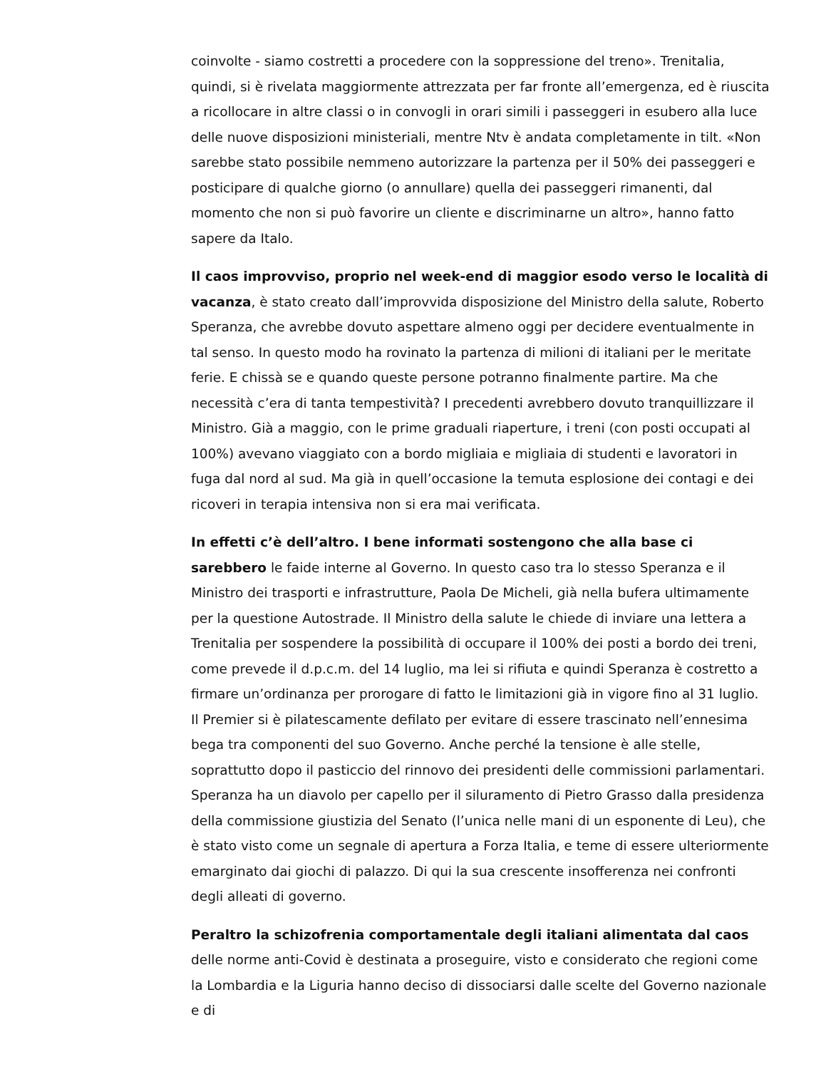coinvolte - siamo costretti a procedere con la soppressione del treno». Trenitalia, quindi, si è rivelata maggiormente attrezzata per far fronte all’emergenza, ed è riuscita a ricollocare in altre classi o in convogli in orari simili i passeggeri in esubero alla luce delle nuove disposizioni ministeriali, mentre Ntv è andata completamente in tilt. «Non sarebbe stato possibile nemmeno autorizzare la partenza per il 50% dei passeggeri e posticipare di qualche giorno (o annullare) quella dei passeggeri rimanenti, dal momento che non si può favorire un cliente e discriminarne un altro», hanno fatto sapere da Italo.
Il caos improvviso, proprio nel week-end di maggior esodo verso le località di vacanza, è stato creato dall’improvvida disposizione del Ministro della salute, Roberto Speranza, che avrebbe dovuto aspettare almeno oggi per decidere eventualmente in tal senso. In questo modo ha rovinato la partenza di milioni di italiani per le meritate ferie. E chissà se e quando queste persone potranno finalmente partire. Ma che necessità c’era di tanta tempestività? I precedenti avrebbero dovuto tranquillizzare il Ministro. Già a maggio, con le prime graduali riaperture, i treni (con posti occupati al 100%) avevano viaggiato con a bordo migliaia e migliaia di studenti e lavoratori in fuga dal nord al sud. Ma già in quell’occasione la temuta esplosione dei contagi e dei ricoveri in terapia intensiva non si era mai verificata.
In effetti c’è dell’altro. I bene informati sostengono che alla base ci sarebbero le faide interne al Governo. In questo caso tra lo stesso Speranza e il Ministro dei trasporti e infrastrutture, Paola De Micheli, già nella bufera ultimamente per la questione Autostrade. Il Ministro della salute le chiede di inviare una lettera a Trenitalia per sospendere la possibilità di occupare il 100% dei posti a bordo dei treni, come prevede il d.p.c.m. del 14 luglio, ma lei si rifiuta e quindi Speranza è costretto a firmare un’ordinanza per prorogare di fatto le limitazioni già in vigore fino al 31 luglio. Il Premier si è pilatescamente defilato per evitare di essere trascinato nell’ennesima bega tra componenti del suo Governo. Anche perché la tensione è alle stelle, soprattutto dopo il pasticcio del rinnovo dei presidenti delle commissioni parlamentari. Speranza ha un diavolo per capello per il siluramento di Pietro Grasso dalla presidenza della commissione giustizia del Senato (l’unica nelle mani di un esponente di Leu), che è stato visto come un segnale di apertura a Forza Italia, e teme di essere ulteriormente emarginato dai giochi di palazzo. Di qui la sua crescente insofferenza nei confronti degli alleati di governo.
Peraltro la schizofrenia comportamentale degli italiani alimentata dal caos
delle norme anti-Covid è destinata a proseguire, visto e considerato che regioni come la Lombardia e la Liguria hanno deciso di dissociarsi dalle scelte del Governo nazionale e di